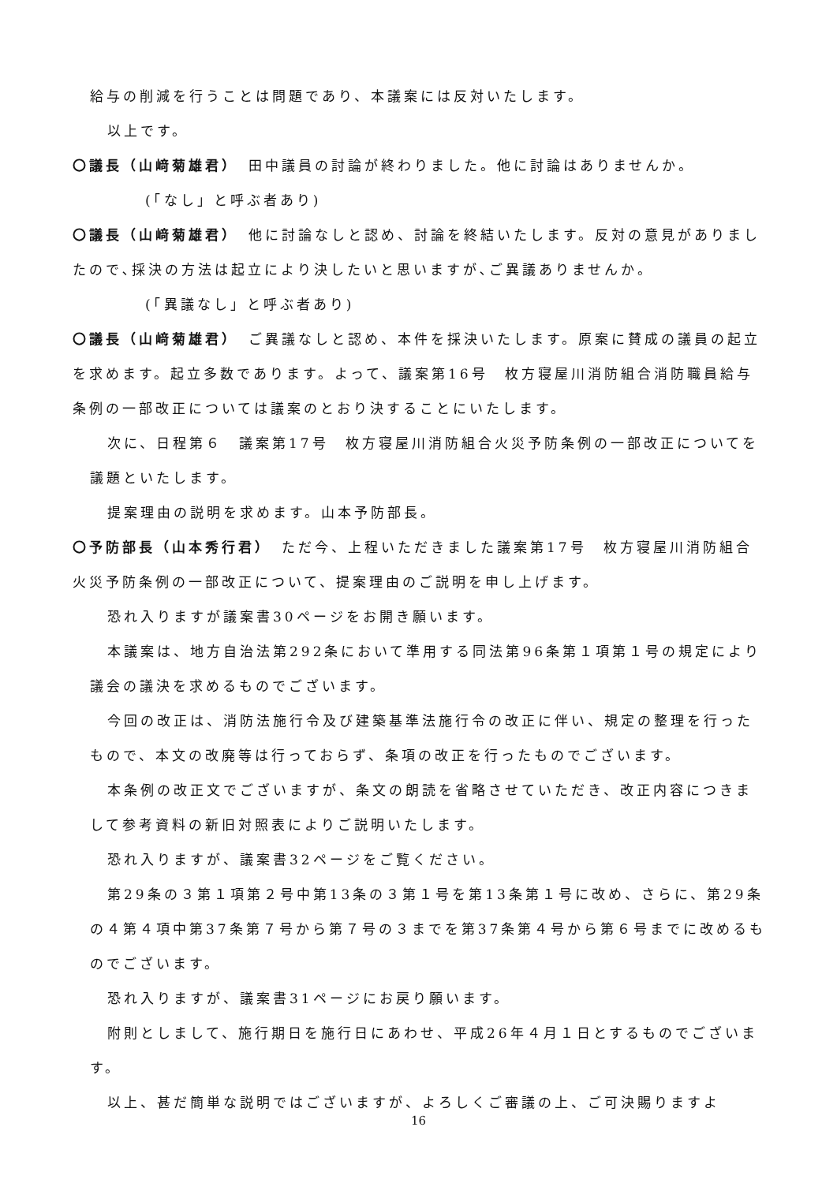給与の削減を行うことは問題であり、本議案には反対いたします。
以上です。
〇議長（山﨑菊雄君）　田中議員の討論が終わりました。他に討論はありませんか。
(「なし」と呼ぶ者あり)
〇議長（山﨑菊雄君）　他に討論なしと認め、討論を終結いたします。反対の意見がありましたので､採決の方法は起立により決したいと思いますが､ご異議ありませんか。
(「異議なし」と呼ぶ者あり)
〇議長（山﨑菊雄君）　ご異議なしと認め、本件を採決いたします。原案に賛成の議員の起立を求めます。起立多数であります。よって、議案第16号　枚方寝屋川消防組合消防職員給与条例の一部改正については議案のとおり決することにいたします。
次に、日程第６　議案第17号　枚方寝屋川消防組合火災予防条例の一部改正についてを議題といたします。
提案理由の説明を求めます。山本予防部長。
〇予防部長（山本秀行君）　ただ今、上程いただきました議案第17号　枚方寝屋川消防組合火災予防条例の一部改正について、提案理由のご説明を申し上げます。
恐れ入りますが議案書30ページをお開き願います。
本議案は、地方自治法第292条において準用する同法第96条第１項第１号の規定により議会の議決を求めるものでございます。
今回の改正は、消防法施行令及び建築基準法施行令の改正に伴い、規定の整理を行ったもので、本文の改廃等は行っておらず、条項の改正を行ったものでございます。
本条例の改正文でございますが、条文の朗読を省略させていただき、改正内容につきまして参考資料の新旧対照表によりご説明いたします。
恐れ入りますが、議案書32ページをご覧ください。
第29条の３第１項第２号中第13条の３第１号を第13条第１号に改め、さらに、第29条の４第４項中第37条第７号から第７号の３までを第37条第４号から第６号までに改めるものでございます。
恐れ入りますが、議案書31ページにお戻り願います。
附則としまして、施行期日を施行日にあわせ、平成26年４月１日とするものでございます。
以上、甚だ簡単な説明ではございますが、よろしくご審議の上、ご可決賜りますよ
16